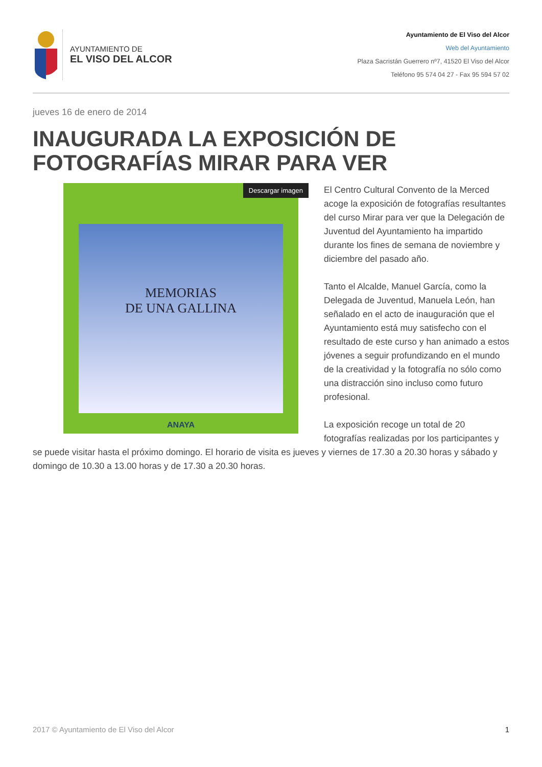AYUNTAMIENTO DE
EL VISO DEL ALCOR
Ayuntamiento de El Viso del Alcor
Web del Ayuntamiento
Plaza Sacristán Guerrero nº7, 41520 El Viso del Alcor
Teléfono 95 574 04 27 - Fax 95 594 57 02
jueves 16 de enero de 2014
INAUGURADA LA EXPOSICIÓN DE FOTOGRAFÍAS MIRAR PARA VER
MEMORIAS
DE UNA GALLINA
Descargar imagen
ANAYA
El Centro Cultural Convento de la Merced acoge la exposición de fotografías resultantes del curso Mirar para ver que la Delegación de Juventud del Ayuntamiento ha impartido durante los fines de semana de noviembre y diciembre del pasado año.
Tanto el Alcalde, Manuel García, como la Delegada de Juventud, Manuela León, han señalado en el acto de inauguración que el Ayuntamiento está muy satisfecho con el resultado de este curso y han animado a estos jóvenes a seguir profundizando en el mundo de la creatividad y la fotografía no sólo como una distracción sino incluso como futuro profesional.
La exposición recoge un total de 20 fotografías realizadas por los participantes y se puede visitar hasta el próximo domingo. El horario de visita es jueves y viernes de 17.30 a 20.30 horas y sábado y domingo de 10.30 a 13.00 horas y de 17.30 a 20.30 horas.
2017 © Ayuntamiento de El Viso del Alcor 1